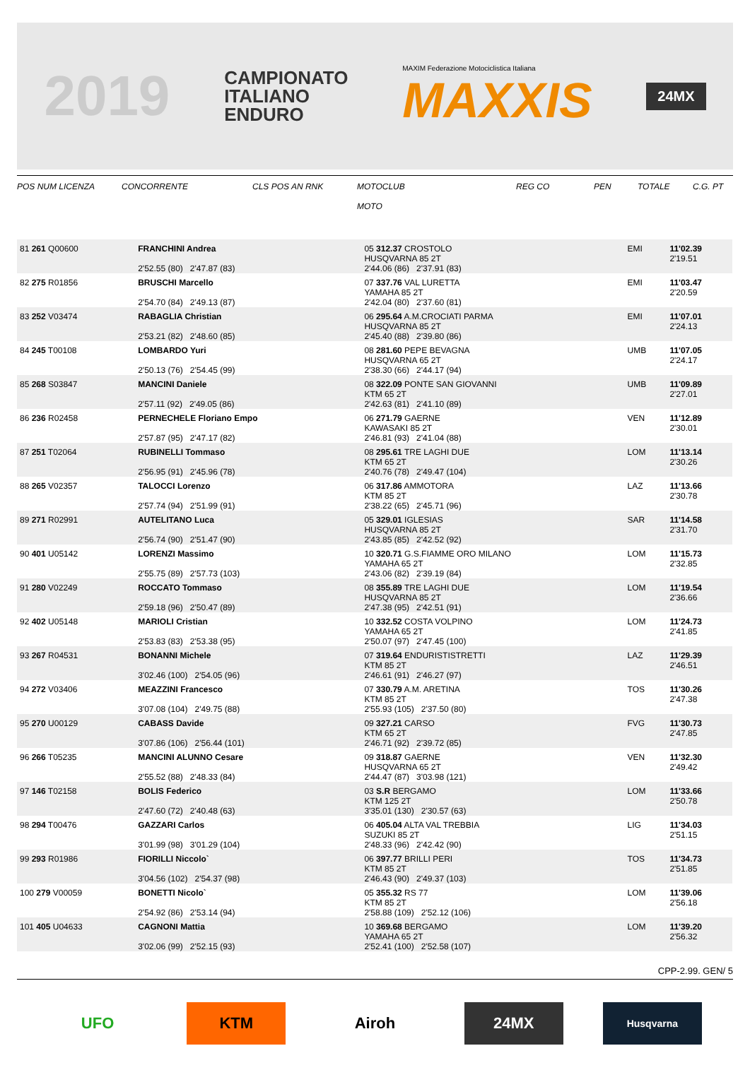2019
CAMPIONATO
ITALIANO
ENDURO
MAXIM Federazione Motociclistica Italiana
MAXXIS
24MX
POS NUM LICENZA CONCORRENTE CLS POS AN RNK MOTOCLUB
MOTO REG CO PEN TOTALE C.G. PT
| 81 261 Q00600 | FRANCHINI Andrea | | 05 312.37 CROSTOLO HUSQVARNA 85 2T | EMI | 11'02.39 2'19.51 |
| | 2'52.55 (80) 2'47.87 (83) | | 2'44.06 (86) 2'37.91 (83) | | |
| 82 275 R01856 | BRUSCHI Marcello | | 07 337.76 VAL LURETTA YAMAHA 85 2T | EMI | 11'03.47 2'20.59 |
| | 2'54.70 (84) 2'49.13 (87) | | 2'42.04 (80) 2'37.60 (81) | | |
| 83 252 V03474 | RABAGLIA Christian | | 06 295.64 A.M.CROCIATI PARMA HUSQVARNA 85 2T | EMI | 11'07.01 2'24.13 |
| | 2'53.21 (82) 2'48.60 (85) | | 2'45.40 (88) 2'39.80 (86) | | |
| 84 245 T00108 | LOMBARDO Yuri | | 08 281.60 PEPE BEVAGNA HUSQVARNA 65 2T | UMB | 11'07.05 2'24.17 |
| | 2'50.13 (76) 2'54.45 (99) | | 2'38.30 (66) 2'44.17 (94) | | |
| 85 268 S03847 | MANCINI Daniele | | 08 322.09 PONTE SAN GIOVANNI KTM 65 2T | UMB | 11'09.89 2'27.01 |
| | 2'57.11 (92) 2'49.05 (86) | | 2'42.63 (81) 2'41.10 (89) | | |
| 86 236 R02458 | PERNECHELE Floriano Empo | | 06 271.79 GAERNE KAWASAKI 85 2T | VEN | 11'12.89 2'30.01 |
| | 2'57.87 (95) 2'47.17 (82) | | 2'46.81 (93) 2'41.04 (88) | | |
| 87 251 T02064 | RUBINELLI Tommaso | | 08 295.61 TRE LAGHI DUE KTM 65 2T | LOM | 11'13.14 2'30.26 |
| | 2'56.95 (91) 2'45.96 (78) | | 2'40.76 (78) 2'49.47 (104) | | |
| 88 265 V02357 | TALOCCI Lorenzo | | 06 317.86 AMMOTORA KTM 85 2T | LAZ | 11'13.66 2'30.78 |
| | 2'57.74 (94) 2'51.99 (91) | | 2'38.22 (65) 2'45.71 (96) | | |
| 89 271 R02991 | AUTELITANO Luca | | 05 329.01 IGLESIAS HUSQVARNA 85 2T | SAR | 11'14.58 2'31.70 |
| | 2'56.74 (90) 2'51.47 (90) | | 2'43.85 (85) 2'42.52 (92) | | |
| 90 401 U05142 | LORENZI Massimo | | 10 320.71 G.S.FIAMME ORO MILANO YAMAHA 65 2T | LOM | 11'15.73 2'32.85 |
| | 2'55.75 (89) 2'57.73 (103) | | 2'43.06 (82) 2'39.19 (84) | | |
| 91 280 V02249 | ROCCATO Tommaso | | 08 355.89 TRE LAGHI DUE HUSQVARNA 85 2T | LOM | 11'19.54 2'36.66 |
| | 2'59.18 (96) 2'50.47 (89) | | 2'47.38 (95) 2'42.51 (91) | | |
| 92 402 U05148 | MARIOLI Cristian | | 10 332.52 COSTA VOLPINO YAMAHA 65 2T | LOM | 11'24.73 2'41.85 |
| | 2'53.83 (83) 2'53.38 (95) | | 2'50.07 (97) 2'47.45 (100) | | |
| 93 267 R04531 | BONANNI Michele | | 07 319.64 ENDURISTISTRETTI KTM 85 2T | LAZ | 11'29.39 2'46.51 |
| | 3'02.46 (100) 2'54.05 (96) | | 2'46.61 (91) 2'46.27 (97) | | |
| 94 272 V03406 | MEAZZINI Francesco | | 07 330.79 A.M. ARETINA KTM 85 2T | TOS | 11'30.26 2'47.38 |
| | 3'07.08 (104) 2'49.75 (88) | | 2'55.93 (105) 2'37.50 (80) | | |
| 95 270 U00129 | CABASS Davide | | 09 327.21 CARSO KTM 65 2T | FVG | 11'30.73 2'47.85 |
| | 3'07.86 (106) 2'56.44 (101) | | 2'46.71 (92) 2'39.72 (85) | | |
| 96 266 T05235 | MANCINI ALUNNO Cesare | | 09 318.87 GAERNE HUSQVARNA 65 2T | VEN | 11'32.30 2'49.42 |
| | 2'55.52 (88) 2'48.33 (84) | | 2'44.47 (87) 3'03.98 (121) | | |
| 97 146 T02158 | BOLIS Federico | | 03 S.R BERGAMO KTM 125 2T | LOM | 11'33.66 2'50.78 |
| | 2'47.60 (72) 2'40.48 (63) | | 3'35.01 (130) 2'30.57 (63) | | |
| 98 294 T00476 | GAZZARI Carlos | | 06 405.04 ALTA VAL TREBBIA SUZUKI 85 2T | LIG | 11'34.03 2'51.15 |
| | 3'01.99 (98) 3'01.29 (104) | | 2'48.33 (96) 2'42.42 (90) | | |
| 99 293 R01986 | FIORILLI Niccolo` | | 06 397.77 BRILLI PERI KTM 85 2T | TOS | 11'34.73 2'51.85 |
| | 3'04.56 (102) 2'54.37 (98) | | 2'46.43 (90) 2'49.37 (103) | | |
| 100 279 V00059 | BONETTI Nicolo` | | 05 355.32 RS 77 KTM 85 2T | LOM | 11'39.06 2'56.18 |
| | 2'54.92 (86) 2'53.14 (94) | | 2'58.88 (109) 2'52.12 (106) | | |
| 101 405 U04633 | CAGNONI Mattia | | 10 369.68 BERGAMO YAMAHA 65 2T | LOM | 11'39.20 2'56.32 |
| | 3'02.06 (99) 2'52.15 (93) | | 2'52.41 (100) 2'52.58 (107) | | |
CPP-2.99. GEN/ 5
UFO KTM Airoh 24MX
Husqvarna